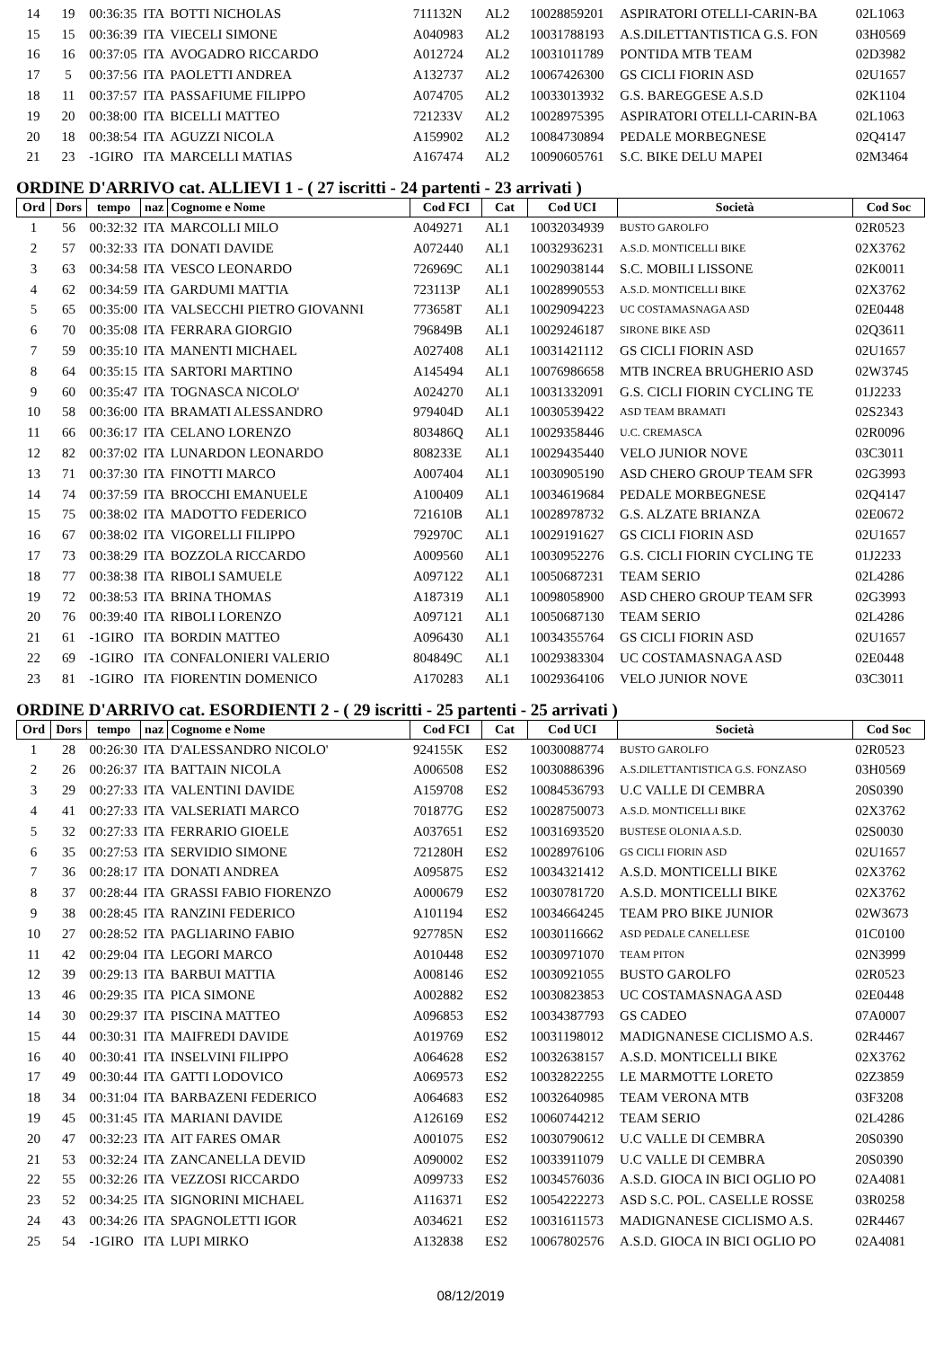| 14 | 19 | 00:36:35 | ITA | BOTTI NICHOLAS | 711132N | AL2 | 10028859201 | ASPIRATORI OTELLI-CARIN-BA | 02L1063 |
| 15 | 15 | 00:36:39 | ITA | VIECELI SIMONE | A040983 | AL2 | 10031788193 | A.S.DILETTANTISTICA G.S. FON | 03H0569 |
| 16 | 16 | 00:37:05 | ITA | AVOGADRO RICCARDO | A012724 | AL2 | 10031011789 | PONTIDA MTB TEAM | 02D3982 |
| 17 | 5 | 00:37:56 | ITA | PAOLETTI ANDREA | A132737 | AL2 | 10067426300 | GS CICLI FIORIN ASD | 02U1657 |
| 18 | 11 | 00:37:57 | ITA | PASSAFIUME FILIPPO | A074705 | AL2 | 10033013932 | G.S. BAREGGESE A.S.D | 02K1104 |
| 19 | 20 | 00:38:00 | ITA | BICELLI MATTEO | 721233V | AL2 | 10028975395 | ASPIRATORI OTELLI-CARIN-BA | 02L1063 |
| 20 | 18 | 00:38:54 | ITA | AGUZZI NICOLA | A159902 | AL2 | 10084730894 | PEDALE MORBEGNESE | 02Q4147 |
| 21 | 23 | -1GIRO | ITA | MARCELLI MATIAS | A167474 | AL2 | 10090605761 | S.C. BIKE DELU MAPEI | 02M3464 |
ORDINE D'ARRIVO cat. ALLIEVI 1 - ( 27 iscritti - 24 partenti - 23 arrivati )
| Ord | Dors | tempo | naz | Cognome e Nome | Cod FCI | Cat | Cod UCI | Società | Cod Soc |
| --- | --- | --- | --- | --- | --- | --- | --- | --- | --- |
| 1 | 56 | 00:32:32 | ITA | MARCOLLI MILO | A049271 | AL1 | 10032034939 | BUSTO GAROLFO | 02R0523 |
| 2 | 57 | 00:32:33 | ITA | DONATI DAVIDE | A072440 | AL1 | 10032936231 | A.S.D. MONTICELLI BIKE | 02X3762 |
| 3 | 63 | 00:34:58 | ITA | VESCO LEONARDO | 726969C | AL1 | 10029038144 | S.C. MOBILI LISSONE | 02K0011 |
| 4 | 62 | 00:34:59 | ITA | GARDUMI MATTIA | 723113P | AL1 | 10028990553 | A.S.D. MONTICELLI BIKE | 02X3762 |
| 5 | 65 | 00:35:00 | ITA | VALSECCHI PIETRO GIOVANNI | 773658T | AL1 | 10029094223 | UC COSTAMASNAGA ASD | 02E0448 |
| 6 | 70 | 00:35:08 | ITA | FERRARA GIORGIO | 796849B | AL1 | 10029246187 | SIRONE BIKE ASD | 02Q3611 |
| 7 | 59 | 00:35:10 | ITA | MANENTI MICHAEL | A027408 | AL1 | 10031421112 | GS CICLI FIORIN ASD | 02U1657 |
| 8 | 64 | 00:35:15 | ITA | SARTORI MARTINO | A145494 | AL1 | 10076986658 | MTB INCREA BRUGHERIO ASD | 02W3745 |
| 9 | 60 | 00:35:47 | ITA | TOGNASCA NICOLO' | A024270 | AL1 | 10031332091 | G.S. CICLI FIORIN CYCLING TE | 01J2233 |
| 10 | 58 | 00:36:00 | ITA | BRAMATI ALESSANDRO | 979404D | AL1 | 10030539422 | ASD TEAM BRAMATI | 02S2343 |
| 11 | 66 | 00:36:17 | ITA | CELANO LORENZO | 803486Q | AL1 | 10029358446 | U.C. CREMASCA | 02R0096 |
| 12 | 82 | 00:37:02 | ITA | LUNARDON LEONARDO | 808233E | AL1 | 10029435440 | VELO JUNIOR NOVE | 03C3011 |
| 13 | 71 | 00:37:30 | ITA | FINOTTI MARCO | A007404 | AL1 | 10030905190 | ASD CHERO GROUP TEAM SFR | 02G3993 |
| 14 | 74 | 00:37:59 | ITA | BROCCHI EMANUELE | A100409 | AL1 | 10034619684 | PEDALE MORBEGNESE | 02Q4147 |
| 15 | 75 | 00:38:02 | ITA | MADOTTO FEDERICO | 721610B | AL1 | 10028978732 | G.S. ALZATE BRIANZA | 02E0672 |
| 16 | 67 | 00:38:02 | ITA | VIGORELLI FILIPPO | 792970C | AL1 | 10029191627 | GS CICLI FIORIN ASD | 02U1657 |
| 17 | 73 | 00:38:29 | ITA | BOZZOLA RICCARDO | A009560 | AL1 | 10030952276 | G.S. CICLI FIORIN CYCLING TE | 01J2233 |
| 18 | 77 | 00:38:38 | ITA | RIBOLI SAMUELE | A097122 | AL1 | 10050687231 | TEAM SERIO | 02L4286 |
| 19 | 72 | 00:38:53 | ITA | BRINA THOMAS | A187319 | AL1 | 10098058900 | ASD CHERO GROUP TEAM SFR | 02G3993 |
| 20 | 76 | 00:39:40 | ITA | RIBOLI LORENZO | A097121 | AL1 | 10050687130 | TEAM SERIO | 02L4286 |
| 21 | 61 | -1GIRO | ITA | BORDIN MATTEO | A096430 | AL1 | 10034355764 | GS CICLI FIORIN ASD | 02U1657 |
| 22 | 69 | -1GIRO | ITA | CONFALONIERI VALERIO | 804849C | AL1 | 10029383304 | UC COSTAMASNAGA ASD | 02E0448 |
| 23 | 81 | -1GIRO | ITA | FIORENTIN DOMENICO | A170283 | AL1 | 10029364106 | VELO JUNIOR NOVE | 03C3011 |
ORDINE D'ARRIVO cat. ESORDIENTI 2 - ( 29 iscritti - 25 partenti - 25 arrivati )
| Ord | Dors | tempo | naz | Cognome e Nome | Cod FCI | Cat | Cod UCI | Società | Cod Soc |
| --- | --- | --- | --- | --- | --- | --- | --- | --- | --- |
| 1 | 28 | 00:26:30 | ITA | D'ALESSANDRO NICOLO' | 924155K | ES2 | 10030088774 | BUSTO GAROLFO | 02R0523 |
| 2 | 26 | 00:26:37 | ITA | BATTAIN NICOLA | A006508 | ES2 | 10030886396 | A.S.DILETTANTISTICA G.S. FONZASO | 03H0569 |
| 3 | 29 | 00:27:33 | ITA | VALENTINI DAVIDE | A159708 | ES2 | 10084536793 | U.C VALLE DI CEMBRA | 20S0390 |
| 4 | 41 | 00:27:33 | ITA | VALSERIATI MARCO | 701877G | ES2 | 10028750073 | A.S.D. MONTICELLI BIKE | 02X3762 |
| 5 | 32 | 00:27:33 | ITA | FERRARIO GIOELE | A037651 | ES2 | 10031693520 | BUSTESE OLONIA A.S.D. | 02S0030 |
| 6 | 35 | 00:27:53 | ITA | SERVIDIO SIMONE | 721280H | ES2 | 10028976106 | GS CICLI FIORIN ASD | 02U1657 |
| 7 | 36 | 00:28:17 | ITA | DONATI ANDREA | A095875 | ES2 | 10034321412 | A.S.D. MONTICELLI BIKE | 02X3762 |
| 8 | 37 | 00:28:44 | ITA | GRASSI FABIO FIORENZO | A000679 | ES2 | 10030781720 | A.S.D. MONTICELLI BIKE | 02X3762 |
| 9 | 38 | 00:28:45 | ITA | RANZINI FEDERICO | A101194 | ES2 | 10034664245 | TEAM PRO BIKE JUNIOR | 02W3673 |
| 10 | 27 | 00:28:52 | ITA | PAGLIARINO FABIO | 927785N | ES2 | 10030116662 | ASD PEDALE CANELLESE | 01C0100 |
| 11 | 42 | 00:29:04 | ITA | LEGORI MARCO | A010448 | ES2 | 10030971070 | TEAM PITON | 02N3999 |
| 12 | 39 | 00:29:13 | ITA | BARBUI MATTIA | A008146 | ES2 | 10030921055 | BUSTO GAROLFO | 02R0523 |
| 13 | 46 | 00:29:35 | ITA | PICA SIMONE | A002882 | ES2 | 10030823853 | UC COSTAMASNAGA ASD | 02E0448 |
| 14 | 30 | 00:29:37 | ITA | PISCINA MATTEO | A096853 | ES2 | 10034387793 | GS CADEO | 07A0007 |
| 15 | 44 | 00:30:31 | ITA | MAIFREDI DAVIDE | A019769 | ES2 | 10031198012 | MADIGNANESE CICLISMO A.S. | 02R4467 |
| 16 | 40 | 00:30:41 | ITA | INSELVINI FILIPPO | A064628 | ES2 | 10032638157 | A.S.D. MONTICELLI BIKE | 02X3762 |
| 17 | 49 | 00:30:44 | ITA | GATTI LODOVICO | A069573 | ES2 | 10032822255 | LE MARMOTTE LORETO | 02Z3859 |
| 18 | 34 | 00:31:04 | ITA | BARBAZENI FEDERICO | A064683 | ES2 | 10032640985 | TEAM VERONA MTB | 03F3208 |
| 19 | 45 | 00:31:45 | ITA | MARIANI DAVIDE | A126169 | ES2 | 10060744212 | TEAM SERIO | 02L4286 |
| 20 | 47 | 00:32:23 | ITA | AIT FARES OMAR | A001075 | ES2 | 10030790612 | U.C VALLE DI CEMBRA | 20S0390 |
| 21 | 53 | 00:32:24 | ITA | ZANCANELLA DEVID | A090002 | ES2 | 10033911079 | U.C VALLE DI CEMBRA | 20S0390 |
| 22 | 55 | 00:32:26 | ITA | VEZZOSI RICCARDO | A099733 | ES2 | 10034576036 | A.S.D. GIOCA IN BICI OGLIO PO | 02A4081 |
| 23 | 52 | 00:34:25 | ITA | SIGNORINI MICHAEL | A116371 | ES2 | 10054222273 | ASD S.C. POL. CASELLE ROSSE | 03R0258 |
| 24 | 43 | 00:34:26 | ITA | SPAGNOLETTI IGOR | A034621 | ES2 | 10031611573 | MADIGNANESE CICLISMO A.S. | 02R4467 |
| 25 | 54 | -1GIRO | ITA | LUPI MIRKO | A132838 | ES2 | 10067802576 | A.S.D. GIOCA IN BICI OGLIO PO | 02A4081 |
08/12/2019